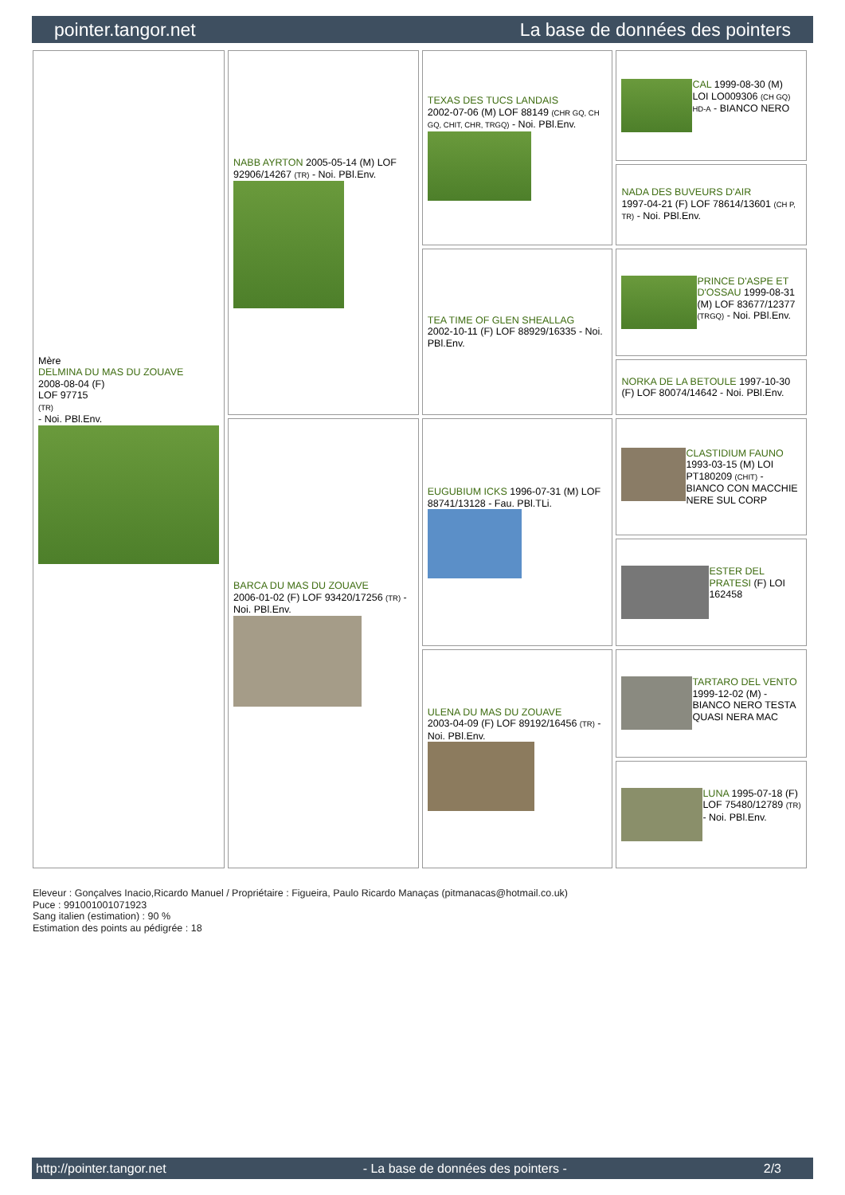pointer.tangor.net La base de données des pointers
| Mère DELMINA DU MAS DU ZOUAVE 2008-08-04 (F) LOF 97715 (TR) - Noi. PBl.Env. | NABB AYRTON 2005-05-14 (M) LOF 92906/14267 (TR) - Noi. PBl.Env. | TEXAS DES TUCS LANDAIS 2002-07-06 (M) LOF 88149 (CHR GQ, CH GQ, CHIT, CHR, TRGQ) - Noi. PBl.Env. | CAL 1999-08-30 (M) LOI LO009306 (CH GQ) HD-A - BIANCO NERO |
| | | | NADA DES BUVEURS D'AIR 1997-04-21 (F) LOF 78614/13601 (CH P, TR) - Noi. PBl.Env. |
| | | TEA TIME OF GLEN SHEALLAG 2002-10-11 (F) LOF 88929/16335 - Noi. PBl.Env. | PRINCE D'ASPE ET D'OSSAU 1999-08-31 (M) LOF 83677/12377 (TRGQ) - Noi. PBl.Env. |
| | | | NORKA DE LA BETOULE 1997-10-30 (F) LOF 80074/14642 - Noi. PBl.Env. |
| | BARCA DU MAS DU ZOUAVE 2006-01-02 (F) LOF 93420/17256 (TR) - Noi. PBl.Env. | EUGUBIUM ICKS 1996-07-31 (M) LOF 88741/13128 - Fau. PBl.TLi. | CLASTIDIUM FAUNO 1993-03-15 (M) LOI PT180209 (CHIT) - BIANCO CON MACCHIE NERE SUL CORP |
| | | | ESTER DEL PRATESI (F) LOI 162458 |
| | | ULENA DU MAS DU ZOUAVE 2003-04-09 (F) LOF 89192/16456 (TR) - Noi. PBl.Env. | TARTARO DEL VENTO 1999-12-02 (M) - BIANCO NERO TESTA QUASI NERA MAC |
| | | | LUNA 1995-07-18 (F) LOF 75480/12789 (TR) - Noi. PBl.Env. |
Eleveur : Gonçalves Inacio,Ricardo Manuel / Propriétaire : Figueira, Paulo Ricardo Manaças (pitmanacas@hotmail.co.uk)
Puce : 991001001071923
Sang italien (estimation) : 90 %
Estimation des points au pédigrée : 18
http://pointer.tangor.net - La base de données des pointers - 2/3